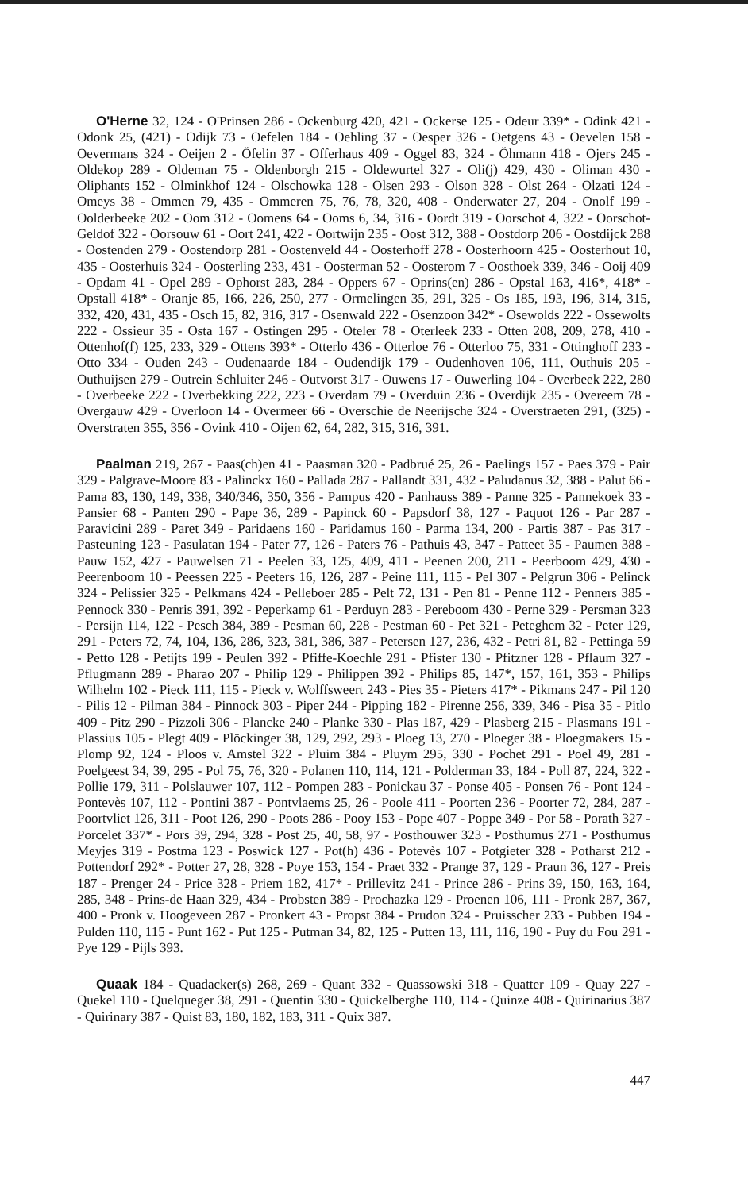O'Herne 32, 124 - O'Prinsen 286 - Ockenburg 420, 421 - Ockerse 125 - Odeur 339* - Odink 421 - Odonk 25, (421) - Odijk 73 - Oefelen 184 - Oehling 37 - Oesper 326 - Oetgens 43 - Oevelen 158 - Oevermans 324 - Oeijen 2 - Öfelin 37 - Offerhaus 409 - Oggel 83, 324 - Öhmann 418 - Ojers 245 - Oldekop 289 - Oldeman 75 - Oldenborgh 215 - Oldewurtel 327 - Oli(j) 429, 430 - Oliman 430 - Oliphants 152 - Olminkhof 124 - Olschowka 128 - Olsen 293 - Olson 328 - Olst 264 - Olzati 124 - Omeys 38 - Ommen 79, 435 - Ommeren 75, 76, 78, 320, 408 - Onderwater 27, 204 - Onolf 199 - Oolderbeeke 202 - Oom 312 - Oomens 64 - Ooms 6, 34, 316 - Oordt 319 - Oorschot 4, 322 - Oorschot-Geldof 322 - Oorsouw 61 - Oort 241, 422 - Oortwijn 235 - Oost 312, 388 - Oostdorp 206 - Oostdijck 288 - Oostenden 279 - Oostendorp 281 - Oostenveld 44 - Oosterhoff 278 - Oosterhoorn 425 - Oosterhout 10, 435 - Oosterhuis 324 - Oosterling 233, 431 - Oosterman 52 - Oosterom 7 - Oosthoek 339, 346 - Ooij 409 - Opdam 41 - Opel 289 - Ophorst 283, 284 - Oppers 67 - Oprins(en) 286 - Opstal 163, 416*, 418* - Opstall 418* - Oranje 85, 166, 226, 250, 277 - Ormelingen 35, 291, 325 - Os 185, 193, 196, 314, 315, 332, 420, 431, 435 - Osch 15, 82, 316, 317 - Osenwald 222 - Osenzoon 342* - Osewolds 222 - Ossewolts 222 - Ossieur 35 - Osta 167 - Ostingen 295 - Oteler 78 - Oterleek 233 - Otten 208, 209, 278, 410 - Ottenhof(f) 125, 233, 329 - Ottens 393* - Otterlo 436 - Otterloe 76 - Otterloo 75, 331 - Ottinghoff 233 - Otto 334 - Ouden 243 - Oudenaarde 184 - Oudendijk 179 - Oudenhoven 106, 111, Outhuis 205 - Outhuijsen 279 - Outrein Schluiter 246 - Outvorst 317 - Ouwens 17 - Ouwerling 104 - Overbeek 222, 280 - Overbeeke 222 - Overbekking 222, 223 - Overdam 79 - Overduin 236 - Overdijk 235 - Overeem 78 - Overgauw 429 - Overloon 14 - Overmeer 66 - Overschie de Neerijsche 324 - Overstraeten 291, (325) - Overstraten 355, 356 - Ovink 410 - Oijen 62, 64, 282, 315, 316, 391.
Paalman 219, 267 - Paas(ch)en 41 - Paasman 320 - Padbrué 25, 26 - Paelings 157 - Paes 379 - Pair 329 - Palgrave-Moore 83 - Palinckx 160 - Pallada 287 - Pallandt 331, 432 - Paludanus 32, 388 - Palut 66 - Pama 83, 130, 149, 338, 340/346, 350, 356 - Pampus 420 - Panhauss 389 - Panne 325 - Pannekoek 33 - Pansier 68 - Panten 290 - Pape 36, 289 - Papinck 60 - Papsdorf 38, 127 - Paquot 126 - Par 287 - Paravicini 289 - Paret 349 - Paridaens 160 - Paridamus 160 - Parma 134, 200 - Partis 387 - Pas 317 - Pasteuning 123 - Pasulatan 194 - Pater 77, 126 - Paters 76 - Pathuis 43, 347 - Patteet 35 - Paumen 388 - Pauw 152, 427 - Pauwelsen 71 - Peelen 33, 125, 409, 411 - Peenen 200, 211 - Peerboom 429, 430 - Peerenboom 10 - Peessen 225 - Peeters 16, 126, 287 - Peine 111, 115 - Pel 307 - Pelgrun 306 - Pelinck 324 - Pelissier 325 - Pelkmans 424 - Pelleboer 285 - Pelt 72, 131 - Pen 81 - Penne 112 - Penners 385 - Pennock 330 - Penris 391, 392 - Peperkamp 61 - Perduyn 283 - Pereboom 430 - Perne 329 - Persman 323 - Persijn 114, 122 - Pesch 384, 389 - Pesman 60, 228 - Pestman 60 - Pet 321 - Peteghem 32 - Peter 129, 291 - Peters 72, 74, 104, 136, 286, 323, 381, 386, 387 - Petersen 127, 236, 432 - Petri 81, 82 - Pettinga 59 - Petto 128 - Petijts 199 - Peulen 392 - Pfiffe-Koechle 291 - Pfister 130 - Pfitzner 128 - Pflaum 327 - Pflugmann 289 - Pharao 207 - Philip 129 - Philippen 392 - Philips 85, 147*, 157, 161, 353 - Philips Wilhelm 102 - Pieck 111, 115 - Pieck v. Wolffsweert 243 - Pies 35 - Pieters 417* - Pikmans 247 - Pil 120 - Pilis 12 - Pilman 384 - Pinnock 303 - Piper 244 - Pipping 182 - Pirenne 256, 339, 346 - Pisa 35 - Pitlo 409 - Pitz 290 - Pizzoli 306 - Plancke 240 - Planke 330 - Plas 187, 429 - Plasberg 215 - Plasmans 191 - Plassius 105 - Plegt 409 - Plöckinger 38, 129, 292, 293 - Ploeg 13, 270 - Ploeger 38 - Ploegmakers 15 - Plomp 92, 124 - Ploos v. Amstel 322 - Pluim 384 - Pluym 295, 330 - Pochet 291 - Poel 49, 281 - Poelgeest 34, 39, 295 - Pol 75, 76, 320 - Polanen 110, 114, 121 - Polderman 33, 184 - Poll 87, 224, 322 - Pollie 179, 311 - Polslauwer 107, 112 - Pompen 283 - Ponickau 37 - Ponse 405 - Ponsen 76 - Pont 124 - Pontevès 107, 112 - Pontini 387 - Pontvlaems 25, 26 - Poole 411 - Poorten 236 - Poorter 72, 284, 287 - Poortvliet 126, 311 - Poot 126, 290 - Poots 286 - Pooy 153 - Pope 407 - Poppe 349 - Por 58 - Porath 327 - Porcelet 337* - Pors 39, 294, 328 - Post 25, 40, 58, 97 - Posthouwer 323 - Posthumus 271 - Posthumus Meyjes 319 - Postma 123 - Poswick 127 - Pot(h) 436 - Potevès 107 - Potgieter 328 - Potharst 212 - Pottendorf 292* - Potter 27, 28, 328 - Poye 153, 154 - Praet 332 - Prange 37, 129 - Praun 36, 127 - Preis 187 - Prenger 24 - Price 328 - Priem 182, 417* - Prillevitz 241 - Prince 286 - Prins 39, 150, 163, 164, 285, 348 - Prins-de Haan 329, 434 - Probsten 389 - Prochazka 129 - Proenen 106, 111 - Pronk 287, 367, 400 - Pronk v. Hoogeveen 287 - Pronkert 43 - Propst 384 - Prudon 324 - Pruisscher 233 - Pubben 194 - Pulden 110, 115 - Punt 162 - Put 125 - Putman 34, 82, 125 - Putten 13, 111, 116, 190 - Puy du Fou 291 - Pye 129 - Pijls 393.
Quaak 184 - Quadacker(s) 268, 269 - Quant 332 - Quassowski 318 - Quatter 109 - Quay 227 - Quekel 110 - Quelqueger 38, 291 - Quentin 330 - Quickelberghe 110, 114 - Quinze 408 - Quirinarius 387 - Quirinary 387 - Quist 83, 180, 182, 183, 311 - Quix 387.
447